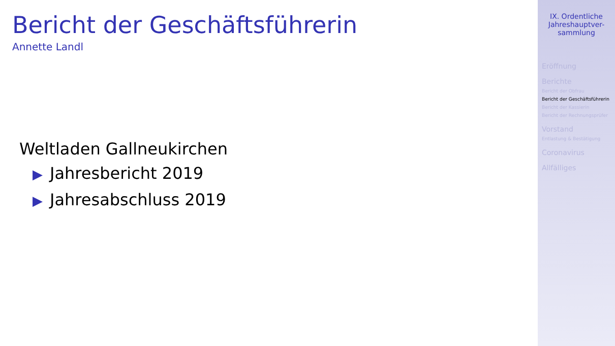Bericht der Geschäftsführerin
Annette Landl
Weltladen Gallneukirchen
▶ Jahresbericht 2019
▶ Jahresabschluss 2019
IX. Ordentliche Jahreshauptver-sammlung
Eröffnung
Berichte
Bericht der Obfrau
Bericht der Geschäftsführerin
Bericht der Kassierin
Bericht der Rechnungsprüfer
Vorstand
Entlastung & Bestätigung
Coronavirus
Allfälliges